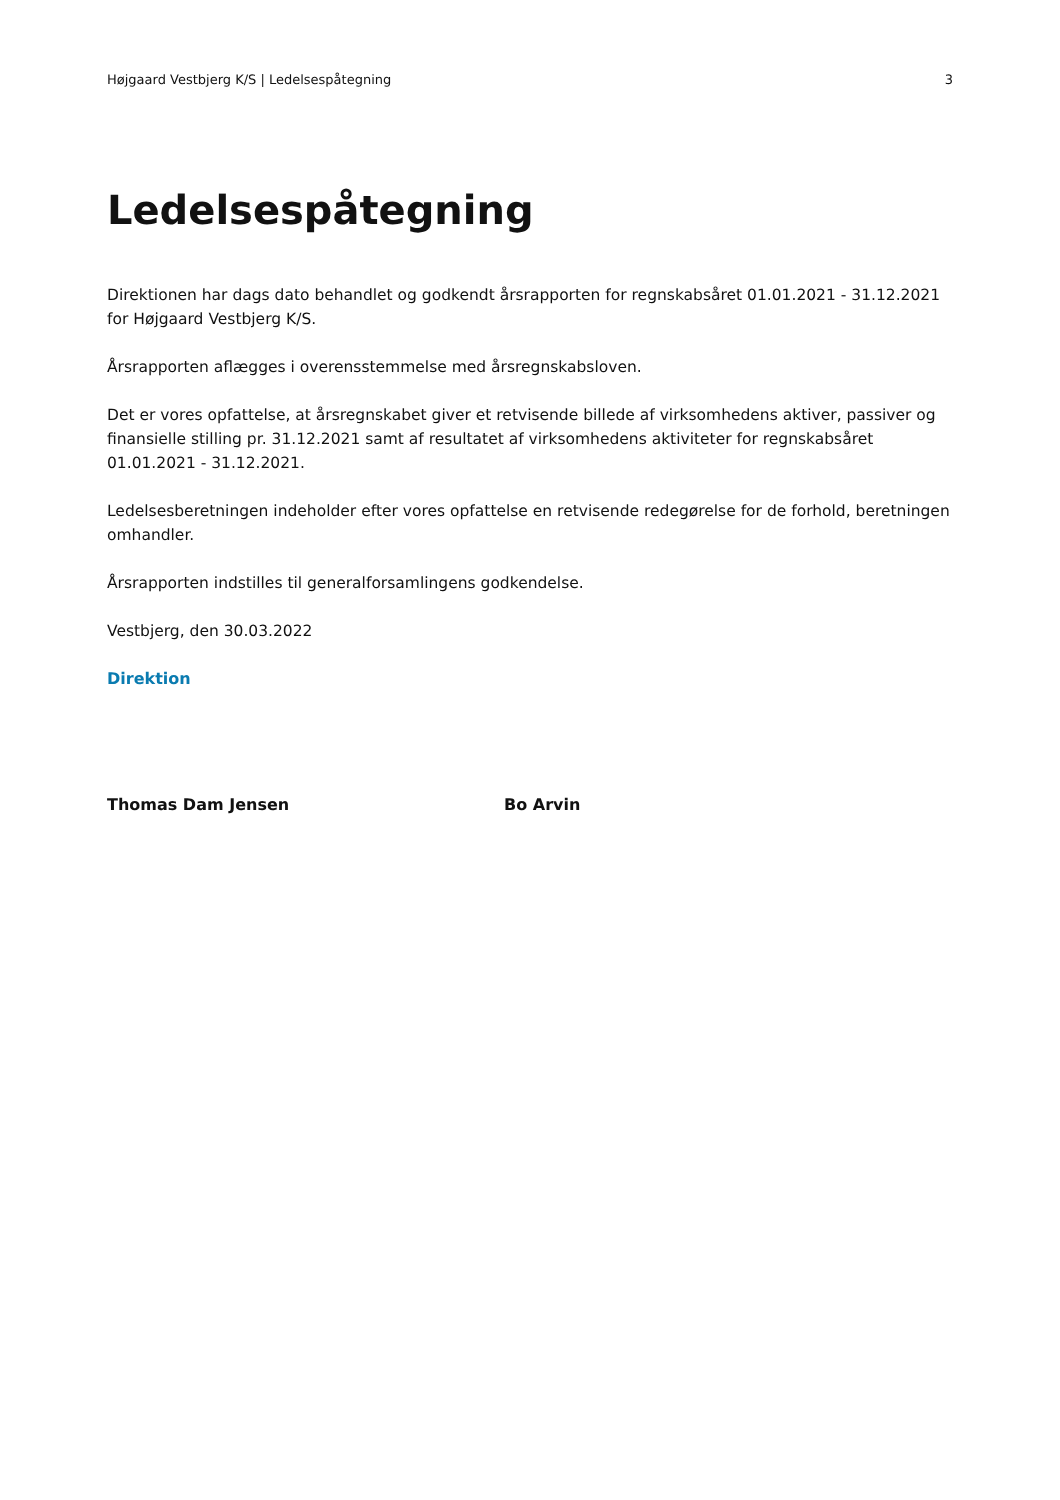Højgaard Vestbjerg K/S | Ledelsespåtegning 3
Ledelsespåtegning
Direktionen har dags dato behandlet og godkendt årsrapporten for regnskabsåret 01.01.2021 - 31.12.2021 for Højgaard Vestbjerg K/S.
Årsrapporten aflægges i overensstemmelse med årsregnskabsloven.
Det er vores opfattelse, at årsregnskabet giver et retvisende billede af virksomhedens aktiver, passiver og finansielle stilling pr. 31.12.2021 samt af resultatet af virksomhedens aktiviteter for regnskabsåret 01.01.2021 - 31.12.2021.
Ledelsesberetningen indeholder efter vores opfattelse en retvisende redegørelse for de forhold, beretningen omhandler.
Årsrapporten indstilles til generalforsamlingens godkendelse.
Vestbjerg, den 30.03.2022
Direktion
Thomas Dam Jensen Bo Arvin